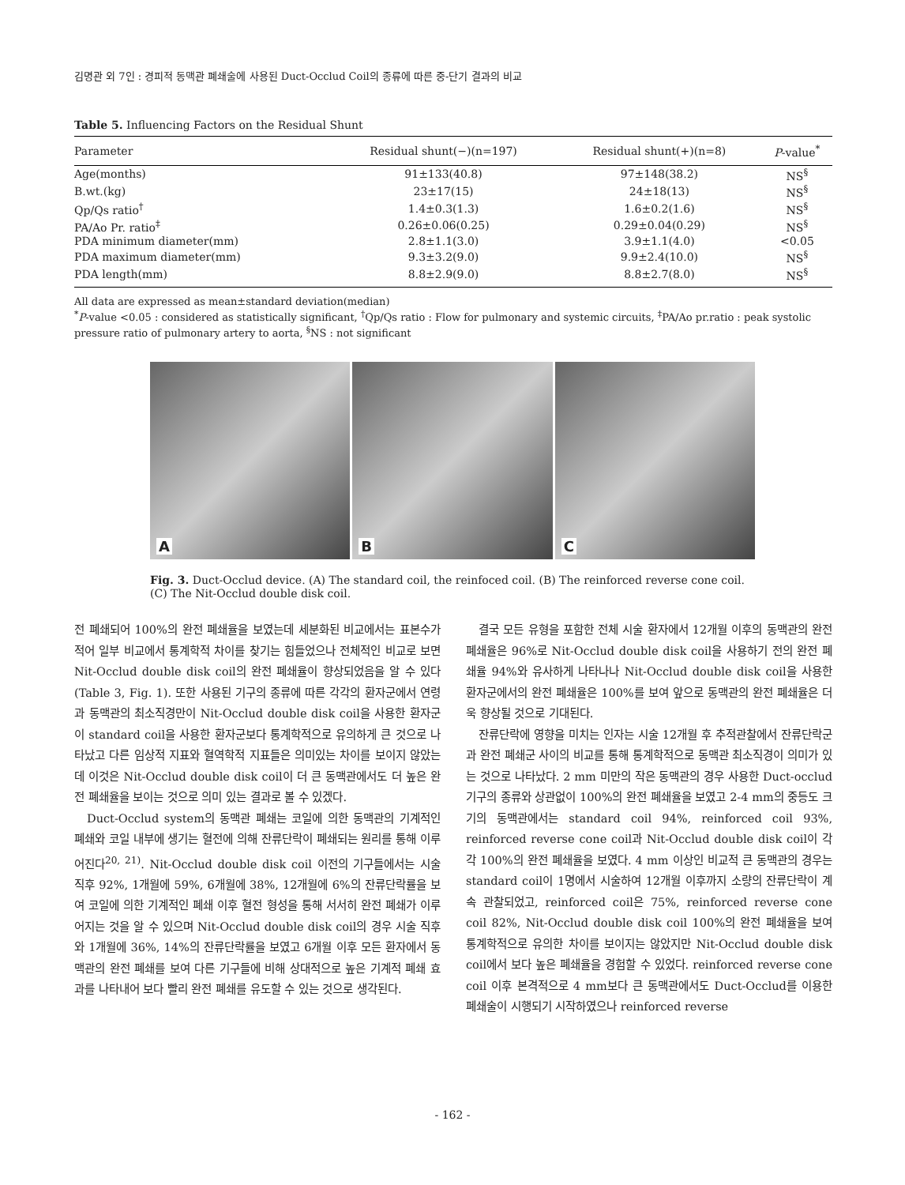김명관 외 7인 : 경피적 동맥관 폐쇄술에 사용된 Duct-Occlud Coil의 종류에 따른 중-단기 결과의 비교
Table 5. Influencing Factors on the Residual Shunt
| Parameter | Residual shunt(−)(n=197) | Residual shunt(+)(n=8) | P -value<sup>*</sup> |
| --- | --- | --- | --- |
| Age(months) | 91±133(40.8) | 97±148(38.2) | NS<sup>§</sup> |
| B.wt.(kg) | 23±17(15) | 24±18(13) | NS<sup>§</sup> |
| Qp/Qs ratio<sup>†</sup> | 1.4±0.3(1.3) | 1.6±0.2(1.6) | NS<sup>§</sup> |
| PA/Ao Pr. ratio<sup>‡</sup> | 0.26±0.06(0.25) | 0.29±0.04(0.29) | NS<sup>§</sup> |
| PDA minimum diameter(mm) | 2.8±1.1(3.0) | 3.9±1.1(4.0) | <0.05 |
| PDA maximum diameter(mm) | 9.3±3.2(9.0) | 9.9±2.4(10.0) | NS<sup>§</sup> |
| PDA length(mm) | 8.8±2.9(9.0) | 8.8±2.7(8.0) | NS<sup>§</sup> |
All data are expressed as mean±standard deviation(median)
<sup>*</sup> P-value <0.05 : considered as statistically significant, <sup>†</sup>Qp/Qs ratio : Flow for pulmonary and systemic circuits, <sup>‡</sup>PA/Ao pr.ratio : peak systolic pressure ratio of pulmonary artery to aorta, <sup>§</sup>NS : not significant
A
B
C
Fig. 3. Duct-Occlud device. (A) The standard coil, the reinfoced coil. (B) The reinforced reverse cone coil. (C) The Nit-Occlud double disk coil.
전 폐쇄되어 100%의 완전 폐쇄율을 보였는데 세분화된 비교에서는 표본수가 적어 일부 비교에서 통계학적 차이를 찾기는 힘들었으나 전체적인 비교로 보면 Nit-Occlud double disk coil의 완전 폐쇄율이 향상되었음을 알 수 있다(Table 3, Fig. 1). 또한 사용된 기구의 종류에 따른 각각의 환자군에서 연령과 동맥관의 최소직경만이 Nit-Occlud double disk coil을 사용한 환자군이 standard coil을 사용한 환자군보다 통계학적으로 유의하게 큰 것으로 나타났고 다른 임상적 지표와 혈역학적 지표들은 의미있는 차이를 보이지 않았는데 이것은 Nit-Occlud double disk coil이 더 큰 동맥관에서도 더 높은 완전 폐쇄율을 보이는 것으로 의미 있는 결과로 볼 수 있겠다.
Duct-Occlud system의 동맥관 폐쇄는 코일에 의한 동맥관의 기계적인 폐쇄와 코일 내부에 생기는 혈전에 의해 잔류단락이 폐쇄되는 원리를 통해 이루어진다<sup>20, 21)</sup>. Nit-Occlud double disk coil 이전의 기구들에서는 시술 직후 92%, 1개월에 59%, 6개월에 38%, 12개월에 6%의 잔류단락률을 보여 코일에 의한 기계적인 폐쇄 이후 혈전 형성을 통해 서서히 완전 폐쇄가 이루어지는 것을 알 수 있으며 Nit-Occlud double disk coil의 경우 시술 직후와 1개월에 36%, 14%의 잔류단락률을 보였고 6개월 이후 모든 환자에서 동맥관의 완전 폐쇄를 보여 다른 기구들에 비해 상대적으로 높은 기계적 폐쇄 효과를 나타내어 보다 빨리 완전 폐쇄를 유도할 수 있는 것으로 생각된다.
결국 모든 유형을 포함한 전체 시술 환자에서 12개월 이후의 동맥관의 완전 폐쇄율은 96%로 Nit-Occlud double disk coil을 사용하기 전의 완전 폐쇄율 94%와 유사하게 나타나나 Nit-Occlud double disk coil을 사용한 환자군에서의 완전 폐쇄율은 100%를 보여 앞으로 동맥관의 완전 폐쇄율은 더욱 향상될 것으로 기대된다.
잔류단락에 영향을 미치는 인자는 시술 12개월 후 추적관찰에서 잔류단락군과 완전 폐쇄군 사이의 비교를 통해 통계학적으로 동맥관 최소직경이 의미가 있는 것으로 나타났다. 2 mm 미만의 작은 동맥관의 경우 사용한 Duct-occlud 기구의 종류와 상관없이 100%의 완전 폐쇄율을 보였고 2-4 mm의 중등도 크기의 동맥관에서는 standard coil 94%, reinforced coil 93%, reinforced reverse cone coil과 Nit-Occlud double disk coil이 각각 100%의 완전 폐쇄율을 보였다. 4 mm 이상인 비교적 큰 동맥관의 경우는 standard coil이 1명에서 시술하여 12개월 이후까지 소량의 잔류단락이 계속 관찰되었고, reinforced coil은 75%, reinforced reverse cone coil 82%, Nit-Occlud double disk coil 100%의 완전 폐쇄율을 보여 통계학적으로 유의한 차이를 보이지는 않았지만 Nit-Occlud double disk coil에서 보다 높은 폐쇄율을 경험할 수 있었다. reinforced reverse cone coil 이후 본격적으로 4 mm보다 큰 동맥관에서도 Duct-Occlud를 이용한 폐쇄술이 시행되기 시작하였으나 reinforced reverse
- 162 -